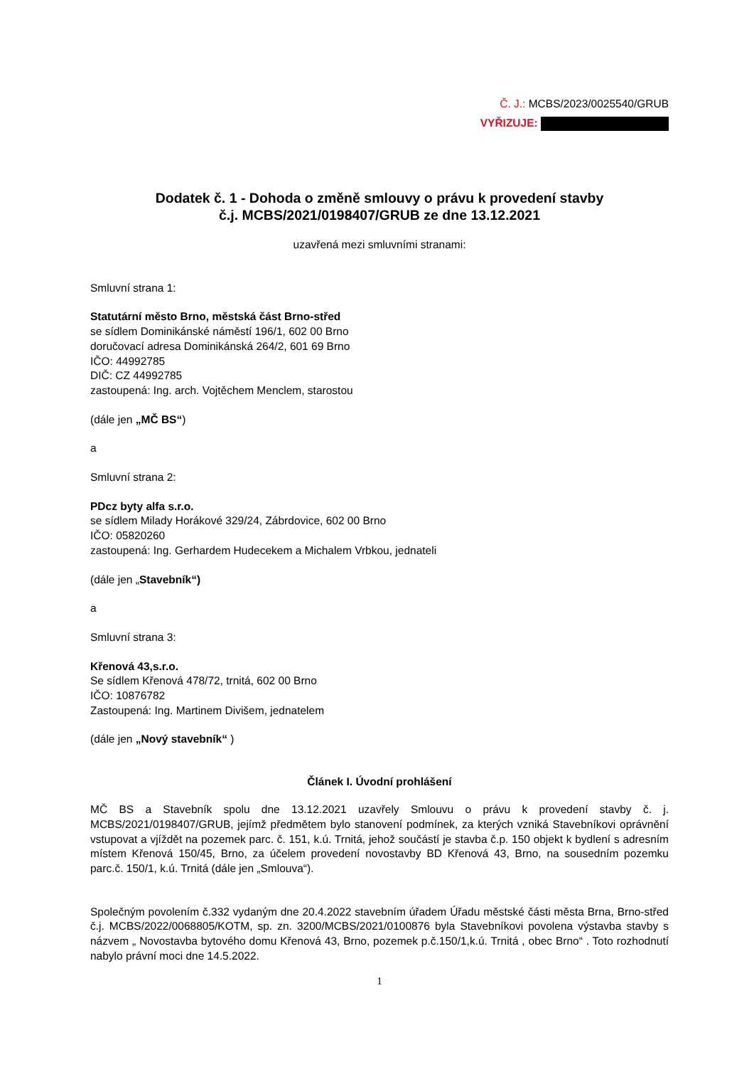Č. J.: MCBS/2023/0025540/GRUB
VYŘIZUJE:
Dodatek č. 1 - Dohoda o změně smlouvy o právu k provedení stavby
č.j. MCBS/2021/0198407/GRUB ze dne 13.12.2021
uzavřená mezi smluvními stranami:
Smluvní strana 1:
Statutární město Brno, městská část Brno-střed
se sídlem Dominikánské náměstí 196/1, 602 00 Brno
doručovací adresa Dominikánská 264/2, 601 69 Brno
IČO: 44992785
DIČ: CZ 44992785
zastoupená: Ing. arch. Vojtěchem Menclem, starostou
(dále jen „MČ BS“)
a
Smluvní strana 2:
PDcz byty alfa s.r.o.
se sídlem Milady Horákové 329/24, Zábrdovice, 602 00 Brno
IČO: 05820260
zastoupená: Ing. Gerhardem Hudecekem a Michalem Vrbkou, jednateli
(dále jen „Stavebník“)
a
Smluvní strana 3:
Křenová 43,s.r.o.
Se sídlem Křenová 478/72, trnitá, 602 00 Brno
IČO: 10876782
Zastoupená: Ing. Martinem Divišem, jednatelem
(dále jen „Nový stavebník“ )
Článek I. Úvodní prohlášení
MČ BS a Stavebník spolu dne 13.12.2021 uzavřely Smlouvu o právu k provedení stavby č. j. MCBS/2021/0198407/GRUB, jejímž předmětem bylo stanovení podmínek, za kterých vzniká Stavebníkovi oprávnění vstupovat a vjíždět na pozemek parc. č. 151, k.ú. Trnitá, jehož součástí je stavba č.p. 150 objekt k bydlení s adresním místem Křenová 150/45, Brno, za účelem provedení novostavby BD Křenová 43, Brno, na sousedním pozemku parc.č. 150/1, k.ú. Trnitá (dále jen „Smlouva“).
Společným povolením č.332 vydaným dne 20.4.2022 stavebním úřadem Úřadu městské části města Brna, Brno-střed č.j. MCBS/2022/0068805/KOTM, sp. zn. 3200/MCBS/2021/0100876 byla Stavebníkovi povolena výstavba stavby s názvem „ Novostavba bytového domu Křenová 43, Brno, pozemek p.č.150/1,k.ú. Trnitá , obec Brno“ . Toto rozhodnutí nabylo právní moci dne 14.5.2022.
1